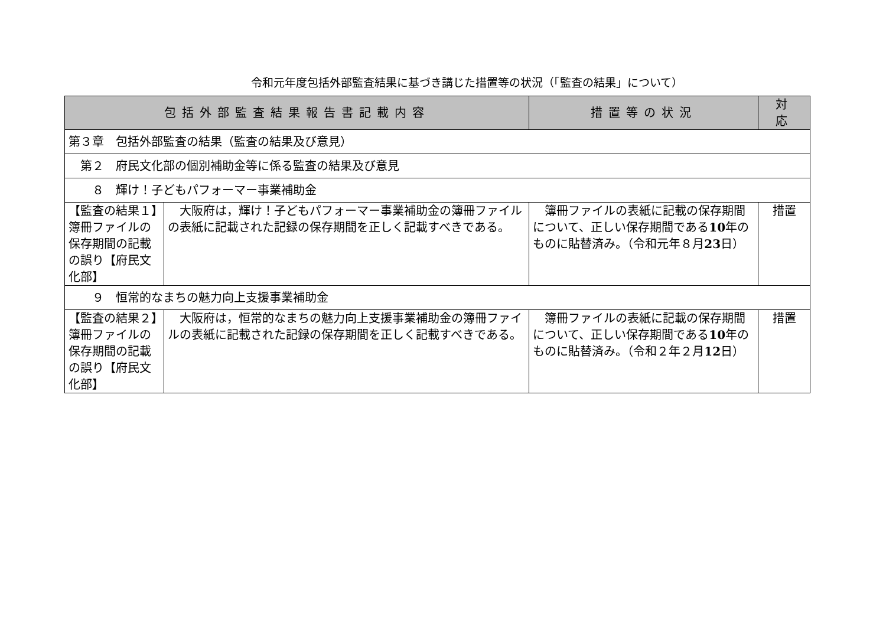令和元年度包括外部監査結果に基づき講じた措置等の状況（「監査の結果」について）
| 包括外部監査結果報告書記載内容 | | 措置等の状況 | 対 応 |
| --- | --- | --- | --- |
| 第３章 包括外部監査の結果（監査の結果及び意見） | | | |
| 第２ 府民文化部の個別補助金等に係る監査の結果及び意見 | | | |
| ８ 輝け！子どもパフォーマー事業補助金 | | | |
| 【監査の結果１】簿冊ファイルの保存期間の記載の誤り【府民文化部】 | 大阪府は，輝け！子どもパフォーマー事業補助金の簿冊ファイルの表紙に記載された記録の保存期間を正しく記載すべきである。 | 簿冊ファイルの表紙に記載の保存期間について、正しい保存期間である 10 年のものに貼替済み。（令和元年８月 23 日） | 措置 |
| ９ 恒常的なまちの魅力向上支援事業補助金 | | | |
| 【監査の結果２】簿冊ファイルの保存期間の記載の誤り【府民文化部】 | 大阪府は，恒常的なまちの魅力向上支援事業補助金の簿冊ファイルの表紙に記載された記録の保存期間を正しく記載すべきである。 | 簿冊ファイルの表紙に記載の保存期間について、正しい保存期間である 10 年のものに貼替済み。（令和２年２月 12 日） | 措置 |